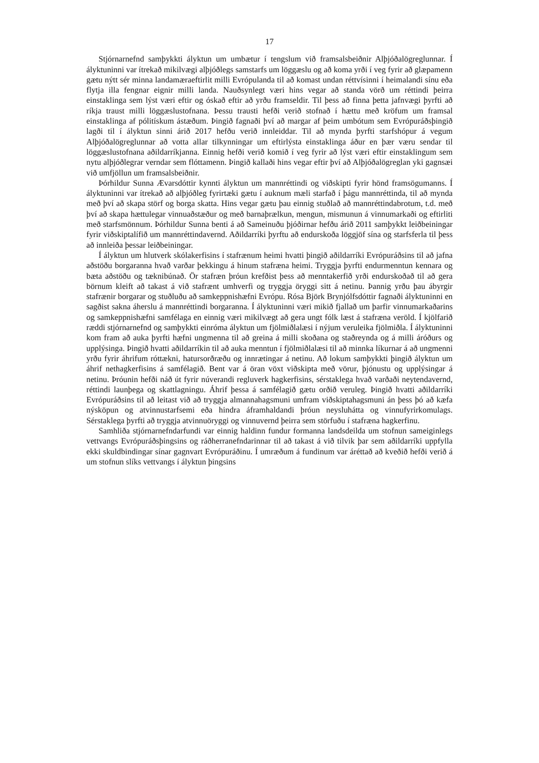17
Stjórnarnefnd samþykkti ályktun um umbætur í tengslum við framsalsbeiðnir Alþjóðalögreglunnar. Í ályktuninni var ítrekað mikilvægi alþjóðlegs samstarfs um löggæslu og að koma yrði í veg fyrir að glæpamenn gætu nýtt sér minna landamæraeftirlit milli Evrópulanda til að komast undan réttvísinni í heimalandi sínu eða flytja illa fengnar eignir milli landa. Nauðsynlegt væri hins vegar að standa vörð um réttindi þeirra einstaklinga sem lýst væri eftir og óskað eftir að yrðu framseldir. Til þess að finna þetta jafnvægi þyrfti að ríkja traust milli löggæslustofnana. Þessu trausti hefði verið stofnað í hættu með kröfum um framsal einstaklinga af pólitískum ástæðum. Þingið fagnaði því að margar af þeim umbótum sem Evrópuráðsþingið lagði til í ályktun sinni árið 2017 hefðu verið innleiddar. Til að mynda þyrfti starfshópur á vegum Alþjóðalögreglunnar að votta allar tilkynningar um eftirlýsta einstaklinga áður en þær væru sendar til löggæslustofnana aðildarríkjanna. Einnig hefði verið komið í veg fyrir að lýst væri eftir einstaklingum sem nytu alþjóðlegrar verndar sem flóttamenn. Þingið kallaði hins vegar eftir því að Alþjóðalögreglan yki gagnsæi við umfjöllun um framsalsbeiðnir.
Þórhildur Sunna Ævarsdóttir kynnti ályktun um mannréttindi og viðskipti fyrir hönd framsögumanns. Í ályktuninni var ítrekað að alþjóðleg fyrirtæki gætu í auknum mæli starfað í þágu mannréttinda, til að mynda með því að skapa störf og borga skatta. Hins vegar gætu þau einnig stuðlað að mannréttindabrotum, t.d. með því að skapa hættulegar vinnuaðstæður og með barnaþrælkun, mengun, mismunun á vinnumarkaði og eftirliti með starfsmönnum. Þórhildur Sunna benti á að Sameinuðu þjóðirnar hefðu árið 2011 samþykkt leiðbeiningar fyrir viðskiptalífið um mannréttindavernd. Aðildarríki þyrftu að endurskoða löggjöf sína og starfsferla til þess að innleiða þessar leiðbeiningar.
Í ályktun um hlutverk skólakerfisins í stafrænum heimi hvatti þingið aðildarríki Evrópuráðsins til að jafna aðstöðu borgaranna hvað varðar þekkingu á hinum stafræna heimi. Tryggja þyrfti endurmenntun kennara og bæta aðstöðu og tæknibúnað. Ör stafræn þróun krefðist þess að menntakerfið yrði endurskoðað til að gera börnum kleift að takast á við stafrænt umhverfi og tryggja öryggi sitt á netinu. Þannig yrðu þau ábyrgir stafrænir borgarar og stuðluðu að samkeppnishæfni Evrópu. Rósa Björk Brynjólfsdóttir fagnaði ályktuninni en sagðist sakna áherslu á mannréttindi borgaranna. Í ályktuninni væri mikið fjallað um þarfir vinnumarkaðarins og samkeppnishæfni samfélaga en einnig væri mikilvægt að gera ungt fólk læst á stafræna veröld. Í kjölfarið ræddi stjórnarnefnd og samþykkti einróma ályktun um fjölmiðlalæsi í nýjum veruleika fjölmiðla. Í ályktuninni kom fram að auka þyrfti hæfni ungmenna til að greina á milli skoðana og staðreynda og á milli áróðurs og upplýsinga. Þingið hvatti aðildarríkin til að auka menntun í fjölmiðlalæsi til að minnka líkurnar á að ungmenni yrðu fyrir áhrifum róttækni, hatursorðræðu og innrætingar á netinu. Að lokum samþykkti þingið ályktun um áhrif nethagkerfisins á samfélagið. Bent var á öran vöxt viðskipta með vörur, þjónustu og upplýsingar á netinu. Þróunin hefði náð út fyrir núverandi regluverk hagkerfisins, sérstaklega hvað varðaði neytendavernd, réttindi launþega og skattlagningu. Áhrif þessa á samfélagið gætu orðið veruleg. Þingið hvatti aðildarríki Evrópuráðsins til að leitast við að tryggja almannahagsmuni umfram viðskiptahagsmuni án þess þó að kæfa nýsköpun og atvinnustarfsemi eða hindra áframhaldandi þróun neysluhátta og vinnufyrirkomulags. Sérstaklega þyrfti að tryggja atvinnuöryggi og vinnuvernd þeirra sem störfuðu í stafræna hagkerfinu.
Samhliða stjórnarnefndarfundi var einnig haldinn fundur formanna landsdeilda um stofnun sameiginlegs vettvangs Evrópuráðsþingsins og ráðherranefndarinnar til að takast á við tilvik þar sem aðildarríki uppfylla ekki skuldbindingar sínar gagnvart Evrópuráðinu. Í umræðum á fundinum var áréttað að kveðið hefði verið á um stofnun slíks vettvangs í ályktun þingsins